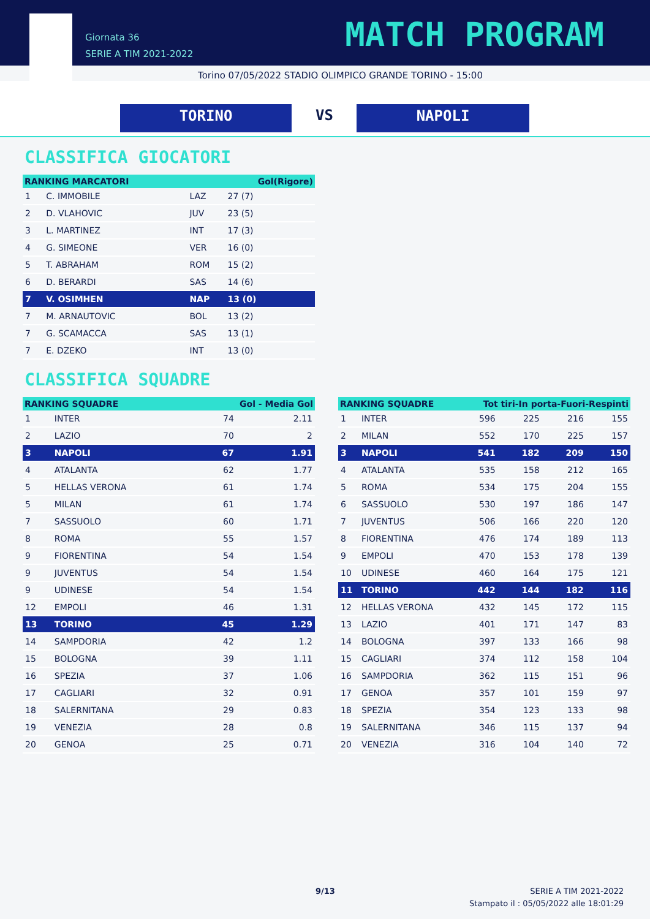Giornata 36
SERIE A TIM 2021-2022
MATCH PROGRAM
Torino 07/05/2022 STADIO OLIMPICO GRANDE TORINO - 15:00
TORINO VS NAPOLI
CLASSIFICA GIOCATORI
| RANKING MARCATORI | | | Gol(Rigore) |
| --- | --- | --- | --- |
| 1 | C. IMMOBILE | LAZ | 27 (7) |
| 2 | D. VLAHOVIC | JUV | 23 (5) |
| 3 | L. MARTINEZ | INT | 17 (3) |
| 4 | G. SIMEONE | VER | 16 (0) |
| 5 | T. ABRAHAM | ROM | 15 (2) |
| 6 | D. BERARDI | SAS | 14 (6) |
| 7 | V. OSIMHEN | NAP | 13 (0) |
| 7 | M. ARNAUTOVIC | BOL | 13 (2) |
| 7 | G. SCAMACCA | SAS | 13 (1) |
| 7 | E. DZEKO | INT | 13 (0) |
CLASSIFICA SQUADRE
| RANKING SQUADRE | | Gol - Media Gol | |
| --- | --- | --- | --- |
| 1 | INTER | 74 | 2.11 |
| 2 | LAZIO | 70 | 2 |
| 3 | NAPOLI | 67 | 1.91 |
| 4 | ATALANTA | 62 | 1.77 |
| 5 | HELLAS VERONA | 61 | 1.74 |
| 5 | MILAN | 61 | 1.74 |
| 7 | SASSUOLO | 60 | 1.71 |
| 8 | ROMA | 55 | 1.57 |
| 9 | FIORENTINA | 54 | 1.54 |
| 9 | JUVENTUS | 54 | 1.54 |
| 9 | UDINESE | 54 | 1.54 |
| 12 | EMPOLI | 46 | 1.31 |
| 13 | TORINO | 45 | 1.29 |
| 14 | SAMPDORIA | 42 | 1.2 |
| 15 | BOLOGNA | 39 | 1.11 |
| 16 | SPEZIA | 37 | 1.06 |
| 17 | CAGLIARI | 32 | 0.91 |
| 18 | SALERNITANA | 29 | 0.83 |
| 19 | VENEZIA | 28 | 0.8 |
| 20 | GENOA | 25 | 0.71 |
| RANKING SQUADRE | | Tot tiri-In porta-Fuori-Respinti | | | |
| --- | --- | --- | --- | --- | --- |
| 1 | INTER | 596 | 225 | 216 | 155 |
| 2 | MILAN | 552 | 170 | 225 | 157 |
| 3 | NAPOLI | 541 | 182 | 209 | 150 |
| 4 | ATALANTA | 535 | 158 | 212 | 165 |
| 5 | ROMA | 534 | 175 | 204 | 155 |
| 6 | SASSUOLO | 530 | 197 | 186 | 147 |
| 7 | JUVENTUS | 506 | 166 | 220 | 120 |
| 8 | FIORENTINA | 476 | 174 | 189 | 113 |
| 9 | EMPOLI | 470 | 153 | 178 | 139 |
| 10 | UDINESE | 460 | 164 | 175 | 121 |
| 11 | TORINO | 442 | 144 | 182 | 116 |
| 12 | HELLAS VERONA | 432 | 145 | 172 | 115 |
| 13 | LAZIO | 401 | 171 | 147 | 83 |
| 14 | BOLOGNA | 397 | 133 | 166 | 98 |
| 15 | CAGLIARI | 374 | 112 | 158 | 104 |
| 16 | SAMPDORIA | 362 | 115 | 151 | 96 |
| 17 | GENOA | 357 | 101 | 159 | 97 |
| 18 | SPEZIA | 354 | 123 | 133 | 98 |
| 19 | SALERNITANA | 346 | 115 | 137 | 94 |
| 20 | VENEZIA | 316 | 104 | 140 | 72 |
9/13
SERIE A TIM 2021-2022
Stampato il : 05/05/2022 alle 18:01:29